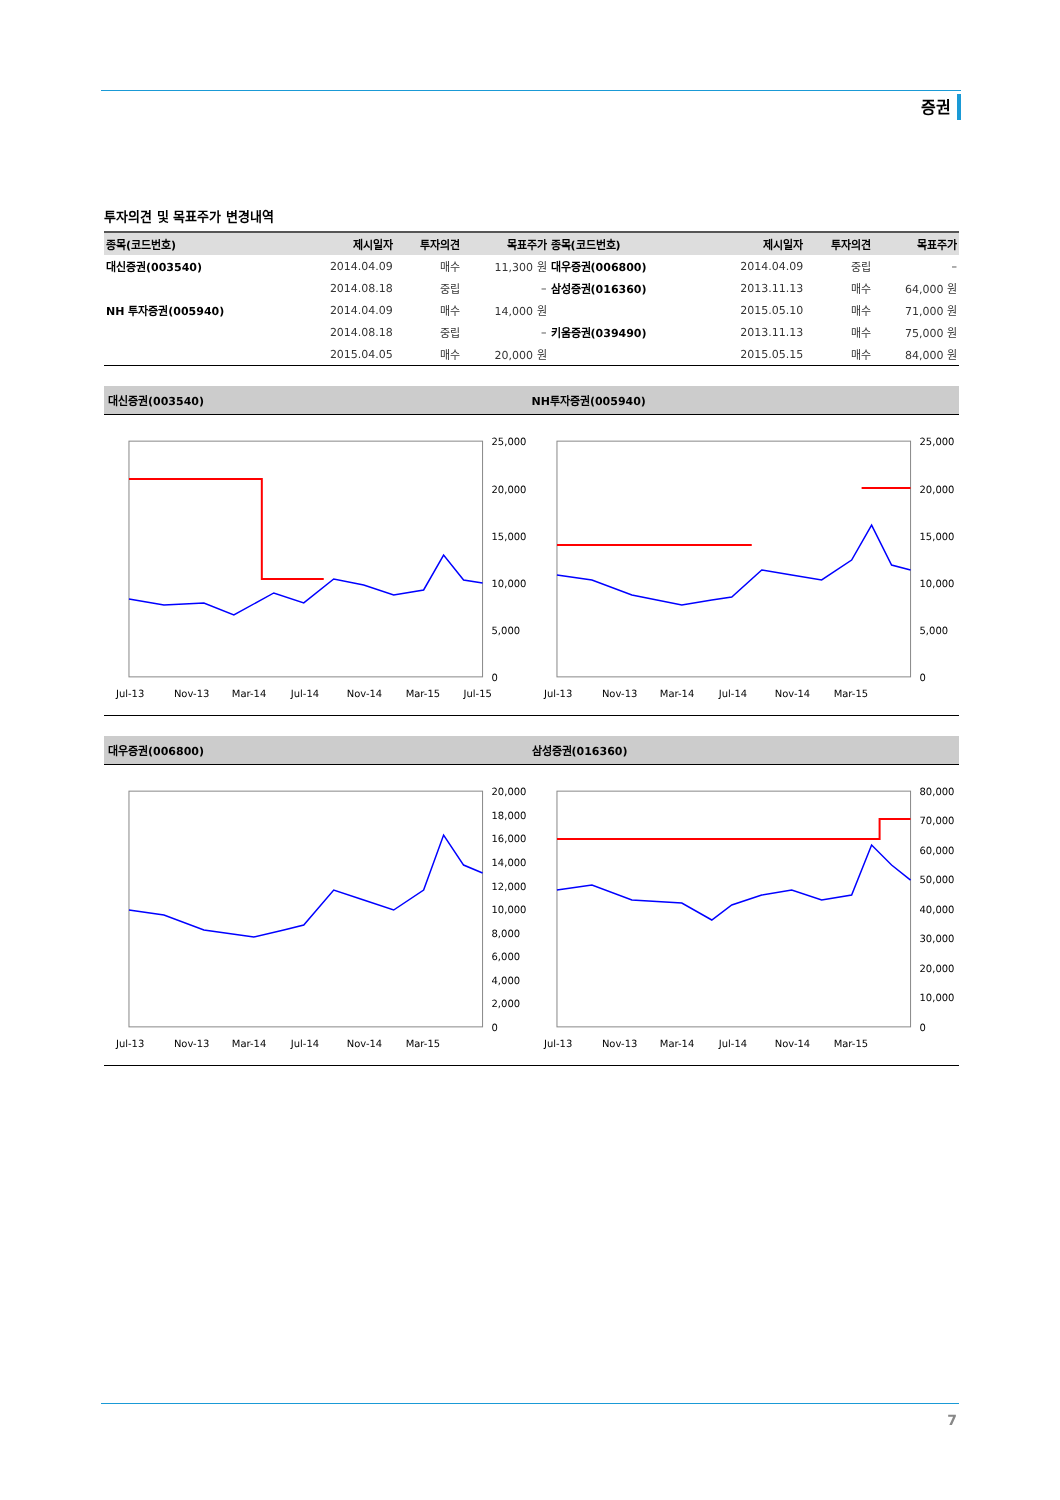증권
투자의견 및 목표주가 변경내역
| 종목(코드번호) | 제시일자 | 투자의견 | 목표주가 | 종목(코드번호) | 제시일자 | 투자의견 | 목표주가 |
| --- | --- | --- | --- | --- | --- | --- | --- |
| 대신증권(003540) | 2014.04.09 | 매수 | 11,300 원 | 대우증권(006800) | 2014.04.09 | 중립 | – |
| | 2014.08.18 | 중립 | – | 삼성증권(016360) | 2013.11.13 | 매수 | 64,000 원 |
| NH 투자증권(005940) | 2014.04.09 | 매수 | 14,000 원 | | 2015.05.10 | 매수 | 71,000 원 |
| | 2014.08.18 | 중립 | – | 키움증권(039490) | 2013.11.13 | 매수 | 75,000 원 |
| | 2015.04.05 | 매수 | 20,000 원 | | 2015.05.15 | 매수 | 84,000 원 |
대신증권(003540) NH투자증권(005940)
25,000
20,000
15,000
10,000
5,000
0
Jul-13
Nov-13
Mar-14
Jul-14
Nov-14
Mar-15
Jul-15
25,000
20,000
15,000
10,000
5,000
0
Jul-13
Nov-13
Mar-14
Jul-14
Nov-14
Mar-15
대우증권(006800) 삼성증권(016360)
20,000
18,000
16,000
14,000
12,000
10,000
8,000
6,000
4,000
2,000
0
Jul-13
Nov-13
Mar-14
Jul-14
Nov-14
Mar-15
80,000
70,000
60,000
50,000
40,000
30,000
20,000
10,000
0
Jul-13
Nov-13
Mar-14
Jul-14
Nov-14
Mar-15
7